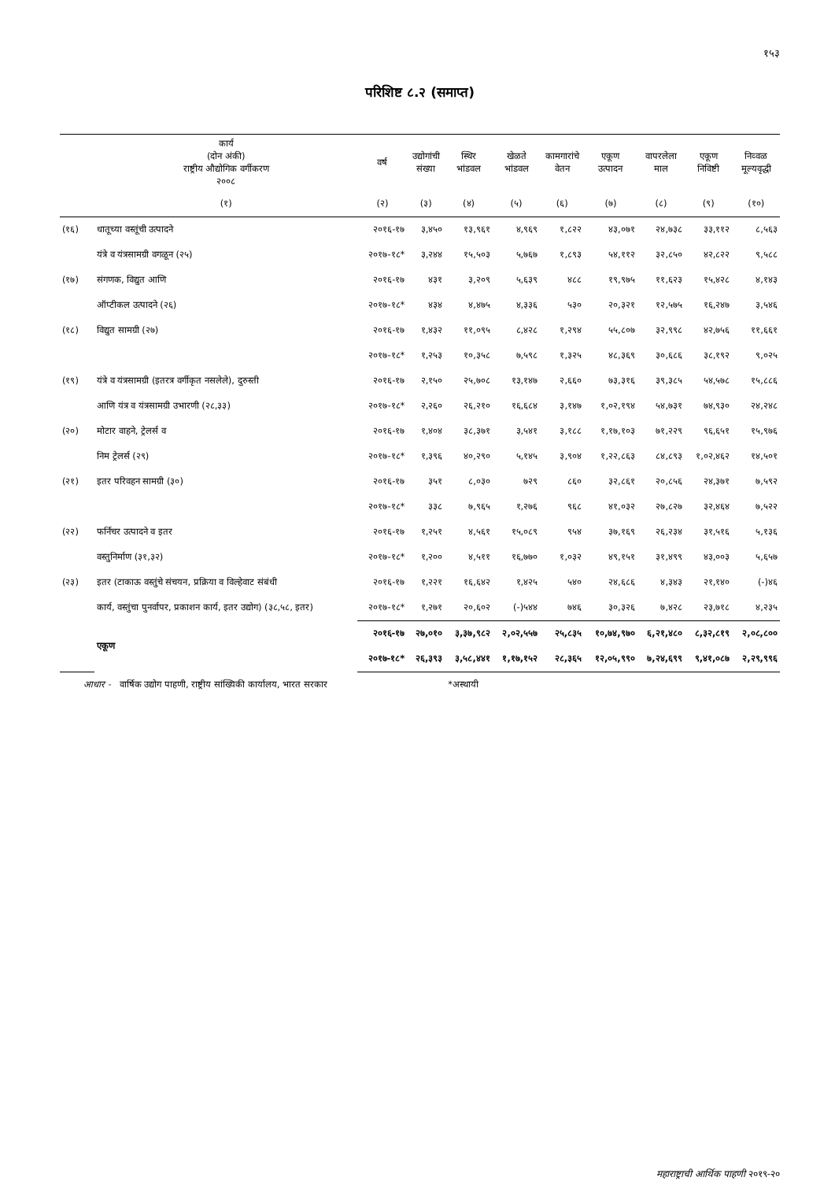१५३
परिशिष्ट ८.२ (समाप्त)
| | कार्य (दोन अंकी) राष्ट्रीय औद्योगिक वर्गीकरण २००८ | वर्ष | उद्योगांची संख्या | स्थिर भांडवल | खेळते भांडवल | कामगारांचे वेतन | एकूण उत्पादन | वापरलेला माल | एकूण निविष्टी | निव्वळ मूल्यवृद्धी |
| --- | --- | --- | --- | --- | --- | --- | --- | --- | --- | --- |
| | (१) | (२) | (३) | (४) | (५) | (६) | (७) | (८) | (९) | (१०) |
| (१६) | धातूच्या वस्तूंची उत्पादने | २०१६-१७ | ३,४५० | १३,९६१ | ४,९६९ | १,८२२ | ४३,०७१ | २४,७३८ | ३३,११२ | ८,५६३ |
| | यंत्रे व यंत्रसामग्री वगळून (२५) | २०१७-१८* | ३,२४४ | १५,५०३ | ५,७६७ | १,८९३ | ५४,११२ | ३२,८५० | ४२,८२२ | ९,५८८ |
| (१७) | संगणक, विद्युत आणि | २०१६-१७ | ४३१ | ३,२०९ | ५,६३९ | ४८८ | १९,९७५ | ११,६२३ | १५,४२८ | ४,१४३ |
| | ऑप्टीकल उत्पादने (२६) | २०१७-१८* | ४३४ | ४,४७५ | ४,३३६ | ५३० | २०,३२१ | १२,५७५ | १६,२४७ | ३,५४६ |
| (१८) | विद्युत सामग्री (२७) | २०१६-१७ | १,४३२ | ११,०९५ | ८,४२८ | १,२९४ | ५५,८०७ | ३२,९९८ | ४२,७५६ | ११,६६१ |
| | | २०१७-१८* | १,२५३ | १०,३५८ | ७,५९८ | १,३२५ | ४८,३६९ | ३०,६८६ | ३८,१९२ | ९,०२५ |
| (१९) | यंत्रे व यंत्रसामग्री (इतरत्र वर्गीकृत नसलेले), दुरुस्ती | २०१६-१७ | २,१५० | २५,७०८ | १३,१४७ | २,६६० | ७३,३१६ | ३९,३८५ | ५४,५७८ | १५,८८६ |
| | आणि यंत्र व यंत्रसामग्री उभारणी (२८,३३) | २०१७-१८* | २,२६० | २६,२१० | १६,६८४ | ३,१४७ | १,०२,१९४ | ५४,७३१ | ७४,९३० | २४,२४८ |
| (२०) | मोटार वाहने, ट्रेलर्स व | २०१६-१७ | १,४०४ | ३८,३७१ | ३,५४१ | ३,१८८ | १,१७,१०३ | ७१,२२९ | ९६,६५१ | १५,९७६ |
| | निम ट्रेलर्स (२९) | २०१७-१८* | १,३९६ | ४०,२९० | ५,१४५ | ३,९०४ | १,२२,८६३ | ८४,८९३ | १,०२,४६२ | १४,५०१ |
| (२१) | इतर परिवहन सामग्री (३०) | २०१६-१७ | ३५१ | ८,०३० | ७२९ | ८६० | ३२,८६१ | २०,८५६ | २४,३७१ | ७,५९२ |
| | | २०१७-१८* | ३३८ | ७,९६५ | १,२७६ | ९६८ | ४१,०३२ | २७,८२७ | ३२,४६४ | ७,५२२ |
| (२२) | फर्निचर उत्पादने व इतर | २०१६-१७ | १,२५१ | ४,५६१ | १५,०८९ | ९५४ | ३७,१६९ | २६,२३४ | ३१,५१६ | ५,१३६ |
| | वस्तुनिर्माण (३१,३२) | २०१७-१८* | १,२०० | ४,५११ | १६,७७० | १,०३२ | ४९,१५१ | ३१,४९९ | ४३,००३ | ५,६५७ |
| (२३) | इतर (टाकाऊ वस्तुंचे संचयन, प्रक्रिया व विल्हेवाट संबंधी | २०१६-१७ | १,२२१ | १६,६४२ | १,४२५ | ५४० | २४,६८६ | ४,३४३ | २१,१४० | (-)४६ |
| | कार्य, वस्तुंचा पुनर्वापर, प्रकाशन कार्य, इतर उद्योग) (३८,५८, इतर) | २०१७-१८* | १,२७१ | २०,६०२ | (-)५४४ | ७४६ | ३०,३२६ | ७,४२८ | २३,७१८ | ४,२३५ |
| | एकूण | २०१६-१७ | २७,०१० | ३,३७,९८२ | २,०२,५५७ | २५,८३५ | १०,७४,९७० | ६,२१,४८० | ८,३२,८१९ | २,०८,८०० |
| | | २०१७-१८* | २६,३९३ | ३,५८,४४१ | १,१७,१५२ | २८,३६५ | १२,०५,९९० | ७,२४,६९९ | ९,४१,०८७ | २,२९,९९६ |
आधार - वार्षिक उद्योग पाहणी, राष्ट्रीय सांख्यिकी कार्यालय, भारत सरकार *अस्थायी
महाराष्ट्राची आर्थिक पाहणी २०१९-२०